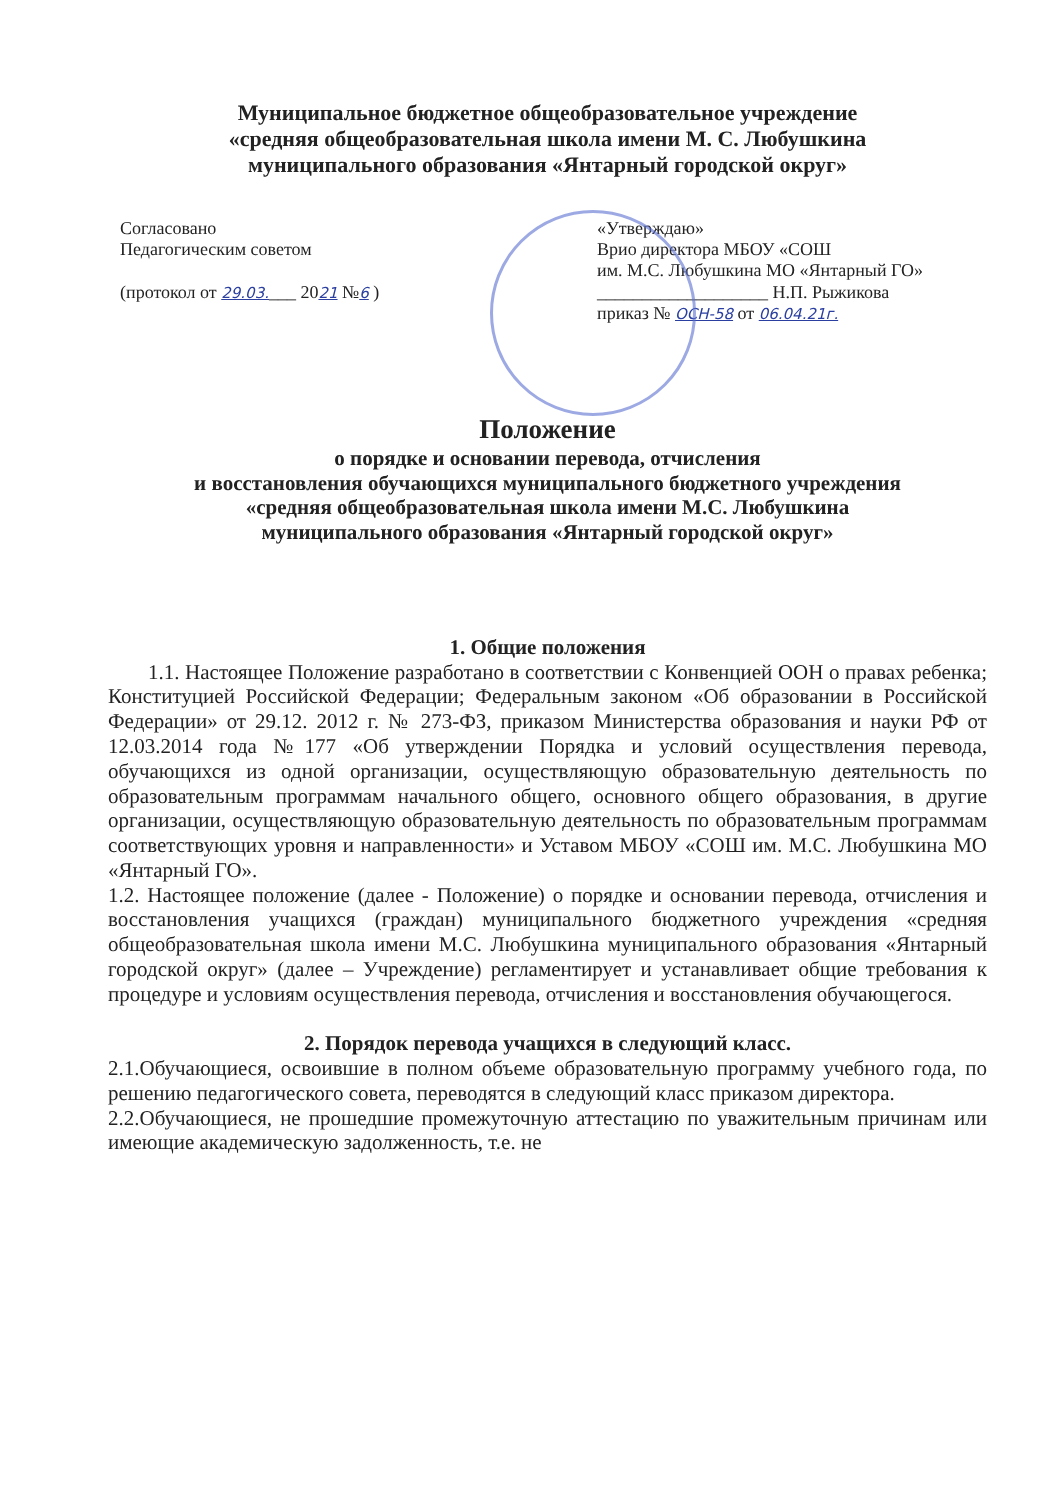Муниципальное бюджетное общеобразовательное учреждение
«средняя общеобразовательная школа имени М. С. Любушкина
муниципального образования «Янтарный городской округ»
Согласовано
Педагогическим советом
(протокол от 29.03.___ 2021 №6 )
«Утверждаю»
Врио директора МБОУ «СОШ
им. М.С. Любушкина МО «Янтарный ГО»
___________________ Н.П. Рыжикова
приказ № ОСН-58 от 06.04.21г.
Положение
о порядке и основании перевода, отчисления
и восстановления обучающихся муниципального бюджетного учреждения
«средняя общеобразовательная школа имени М.С. Любушкина
муниципального образования «Янтарный городской округ»
1. Общие положения
1.1. Настоящее Положение разработано в соответствии с Конвенцией ООН о правах ребенка; Конституцией Российской Федерации; Федеральным законом «Об образовании в Российской Федерации» от 29.12. 2012 г. № 273-ФЗ, приказом Министерства образования и науки РФ от 12.03.2014 года №177 «Об утверждении Порядка и условий осуществления перевода, обучающихся из одной организации, осуществляющую образовательную деятельность по образовательным программам начального общего, основного общего образования, в другие организации, осуществляющую образовательную деятельность по образовательным программам соответствующих уровня и направленности» и Уставом МБОУ «СОШ им. М.С. Любушкина МО «Янтарный ГО».
1.2. Настоящее положение (далее - Положение) о порядке и основании перевода, отчисления и восстановления учащихся (граждан) муниципального бюджетного учреждения «средняя общеобразовательная школа имени М.С. Любушкина муниципального образования «Янтарный городской округ» (далее – Учреждение) регламентирует и устанавливает общие требования к процедуре и условиям осуществления перевода, отчисления и восстановления обучающегося.
2. Порядок перевода учащихся в следующий класс.
2.1.Обучающиеся, освоившие в полном объеме образовательную программу учебного года, по решению педагогического совета, переводятся в следующий класс приказом директора.
2.2.Обучающиеся, не прошедшие промежуточную аттестацию по уважительным причинам или имеющие академическую задолженность, т.е. не